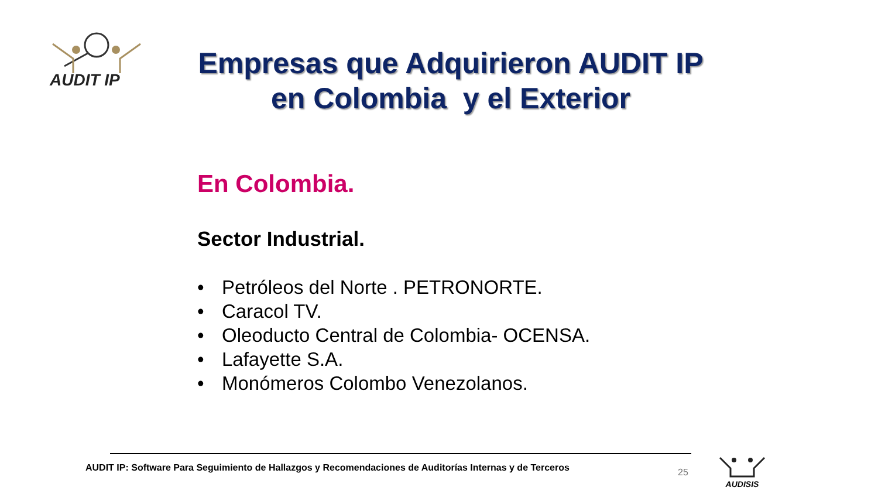AUDIT IP
Empresas que Adquirieron AUDIT IP
en Colombia y el Exterior
En Colombia.
Sector Industrial.
• Petróleos del Norte . PETRONORTE.
• Caracol TV.
• Oleoducto Central de Colombia- OCENSA.
• Lafayette S.A.
• Monómeros Colombo Venezolanos.
AUDIT IP: Software Para Seguimiento de Hallazgos y Recomendaciones de Auditorías Internas y de Terceros
25
AUDISIS